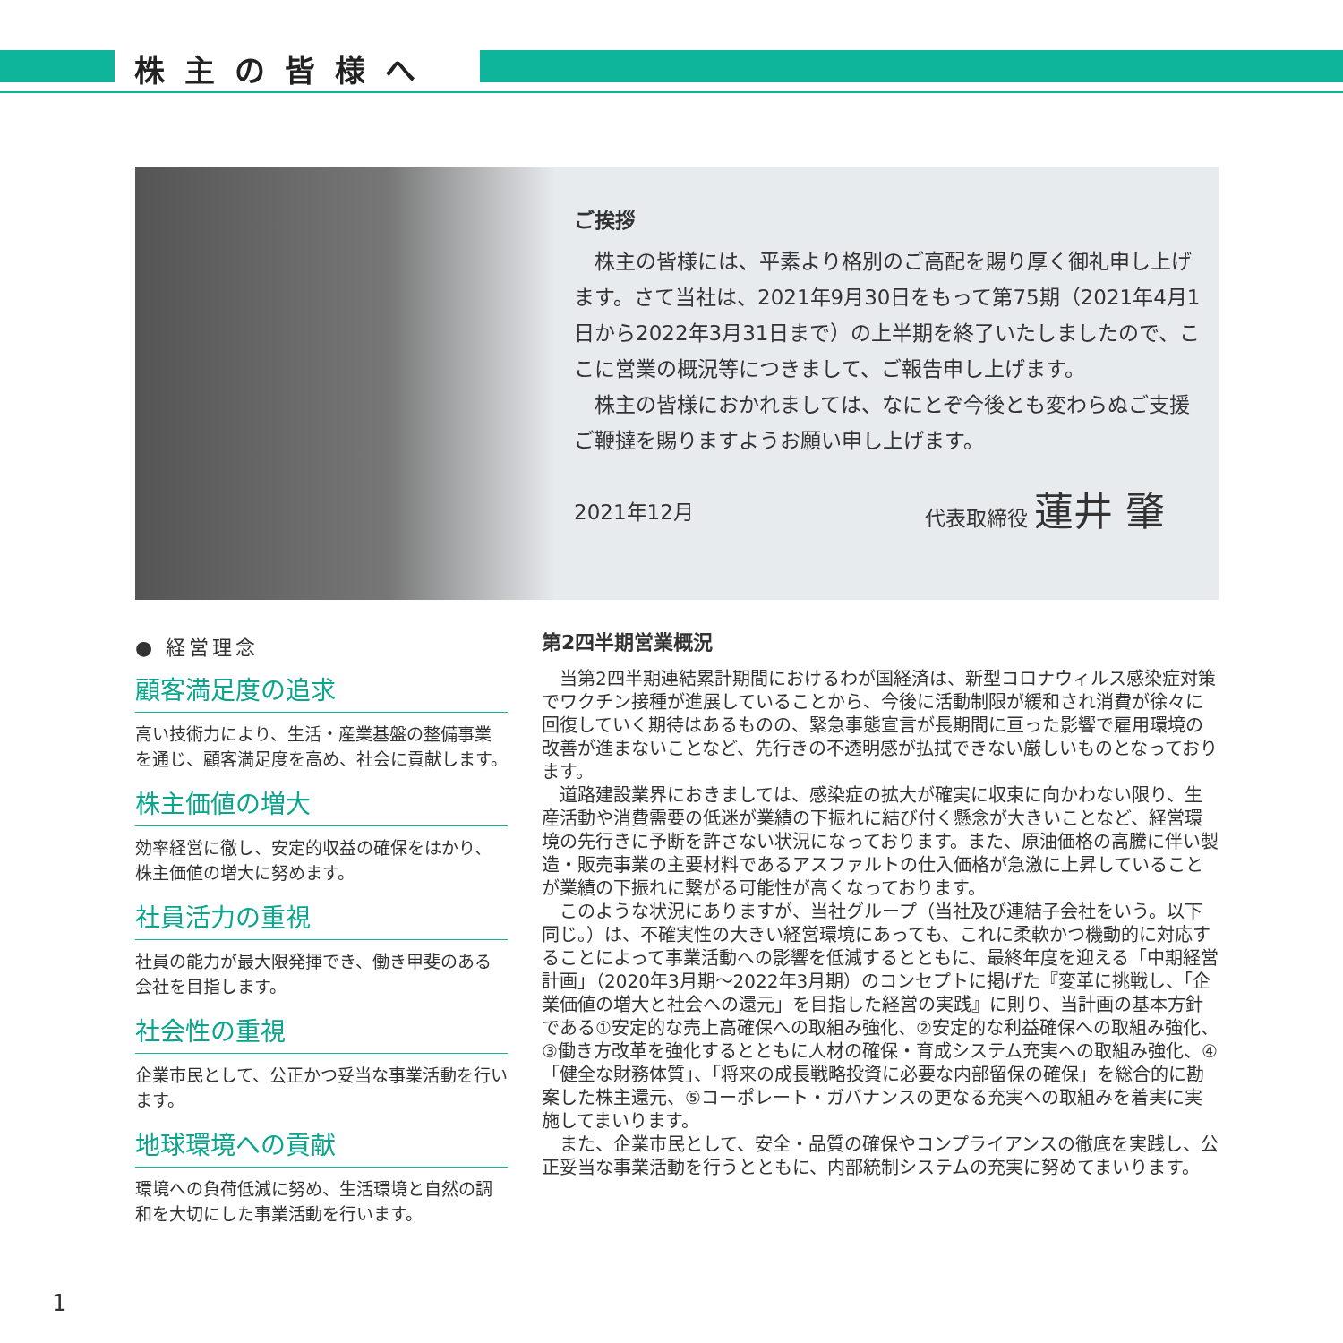株主の皆様へ
ご挨拶
株主の皆様には、平素より格別のご高配を賜り厚く御礼申し上げます。さて当社は、2021年9月30日をもって第75期（2021年4月1日から2022年3月31日まで）の上半期を終了いたしましたので、ここに営業の概況等につきまして、ご報告申し上げます。
株主の皆様におかれましては、なにとぞ今後とも変わらぬご支援ご鞭撻を賜りますようお願い申し上げます。
2021年12月 代表取締役 蓮井 肇
● 経営理念
顧客満足度の追求
高い技術力により、生活・産業基盤の整備事業を通じ、顧客満足度を高め、社会に貢献します。
株主価値の増大
効率経営に徹し、安定的収益の確保をはかり、株主価値の増大に努めます。
社員活力の重視
社員の能力が最大限発揮でき、働き甲斐のある会社を目指します。
社会性の重視
企業市民として、公正かつ妥当な事業活動を行います。
地球環境への貢献
環境への負荷低減に努め、生活環境と自然の調和を大切にした事業活動を行います。
第2四半期営業概況
当第2四半期連結累計期間におけるわが国経済は、新型コロナウィルス感染症対策でワクチン接種が進展していることから、今後に活動制限が緩和され消費が徐々に回復していく期待はあるものの、緊急事態宣言が長期間に亘った影響で雇用環境の改善が進まないことなど、先行きの不透明感が払拭できない厳しいものとなっております。
道路建設業界におきましては、感染症の拡大が確実に収束に向かわない限り、生産活動や消費需要の低迷が業績の下振れに結び付く懸念が大きいことなど、経営環境の先行きに予断を許さない状況になっております。また、原油価格の高騰に伴い製造・販売事業の主要材料であるアスファルトの仕入価格が急激に上昇していることが業績の下振れに繋がる可能性が高くなっております。
このような状況にありますが、当社グループ（当社及び連結子会社をいう。以下同じ。）は、不確実性の大きい経営環境にあっても、これに柔軟かつ機動的に対応することによって事業活動への影響を低減するとともに、最終年度を迎える「中期経営計画」（2020年3月期～2022年3月期）のコンセプトに掲げた『変革に挑戦し、「企業価値の増大と社会への還元」を目指した経営の実践』に則り、当計画の基本方針である①安定的な売上高確保への取組み強化、②安定的な利益確保への取組み強化、③働き方改革を強化するとともに人材の確保・育成システム充実への取組み強化、④「健全な財務体質」、「将来の成長戦略投資に必要な内部留保の確保」を総合的に勘案した株主還元、⑤コーポレート・ガバナンスの更なる充実への取組みを着実に実施してまいります。
また、企業市民として、安全・品質の確保やコンプライアンスの徹底を実践し、公正妥当な事業活動を行うとともに、内部統制システムの充実に努めてまいります。
1